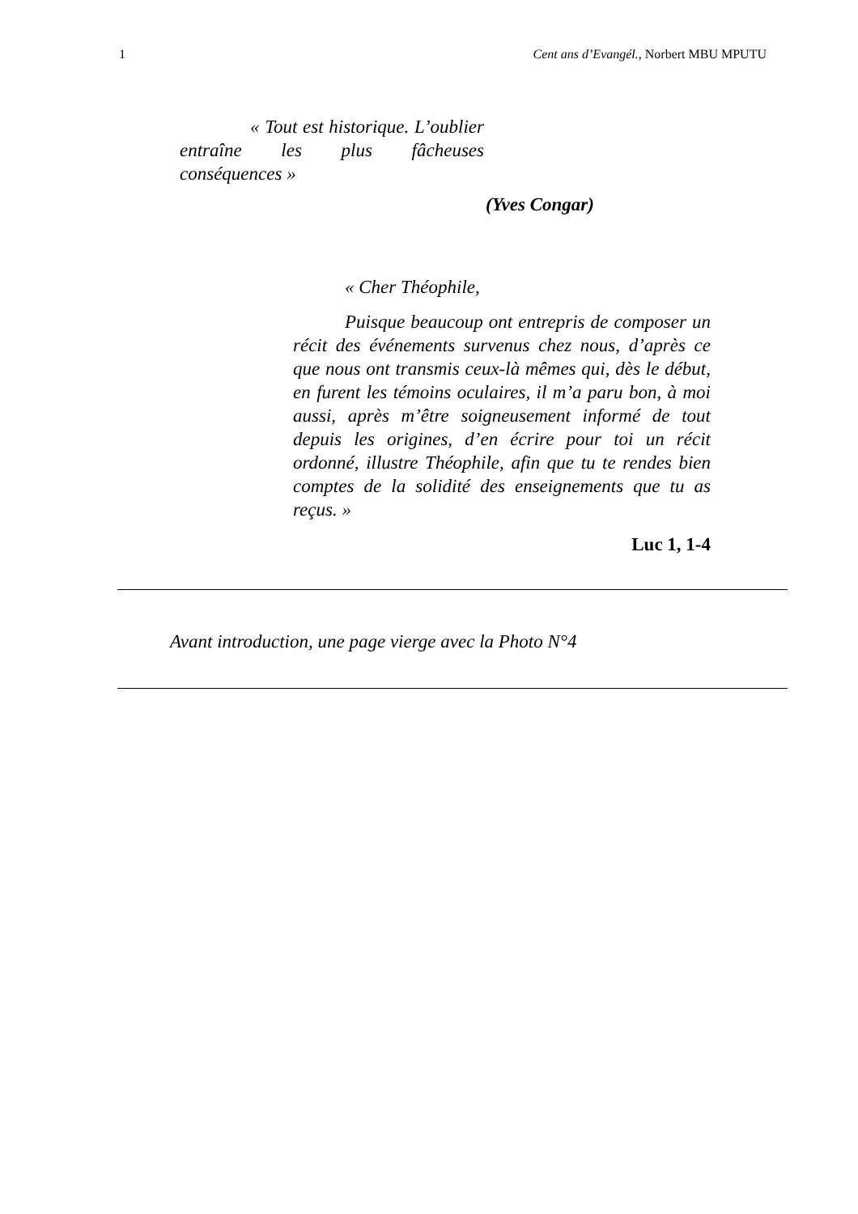1 Cent ans d’Evangél., Norbert MBU MPUTU
« Tout est historique. L’oublier entraîne les plus fâcheuses conséquences »
(Yves Congar)
« Cher Théophile,
Puisque beaucoup ont entrepris de composer un récit des événements survenus chez nous, d’après ce que nous ont transmis ceux-là mêmes qui, dès le début, en furent les témoins oculaires, il m’a paru bon, à moi aussi, après m’être soigneusement informé de tout depuis les origines, d’en écrire pour toi un récit ordonné, illustre Théophile, afin que tu te rendes bien comptes de la solidité des enseignements que tu as reçus. »
Luc 1, 1-4
Avant introduction, une page vierge avec la Photo N°4